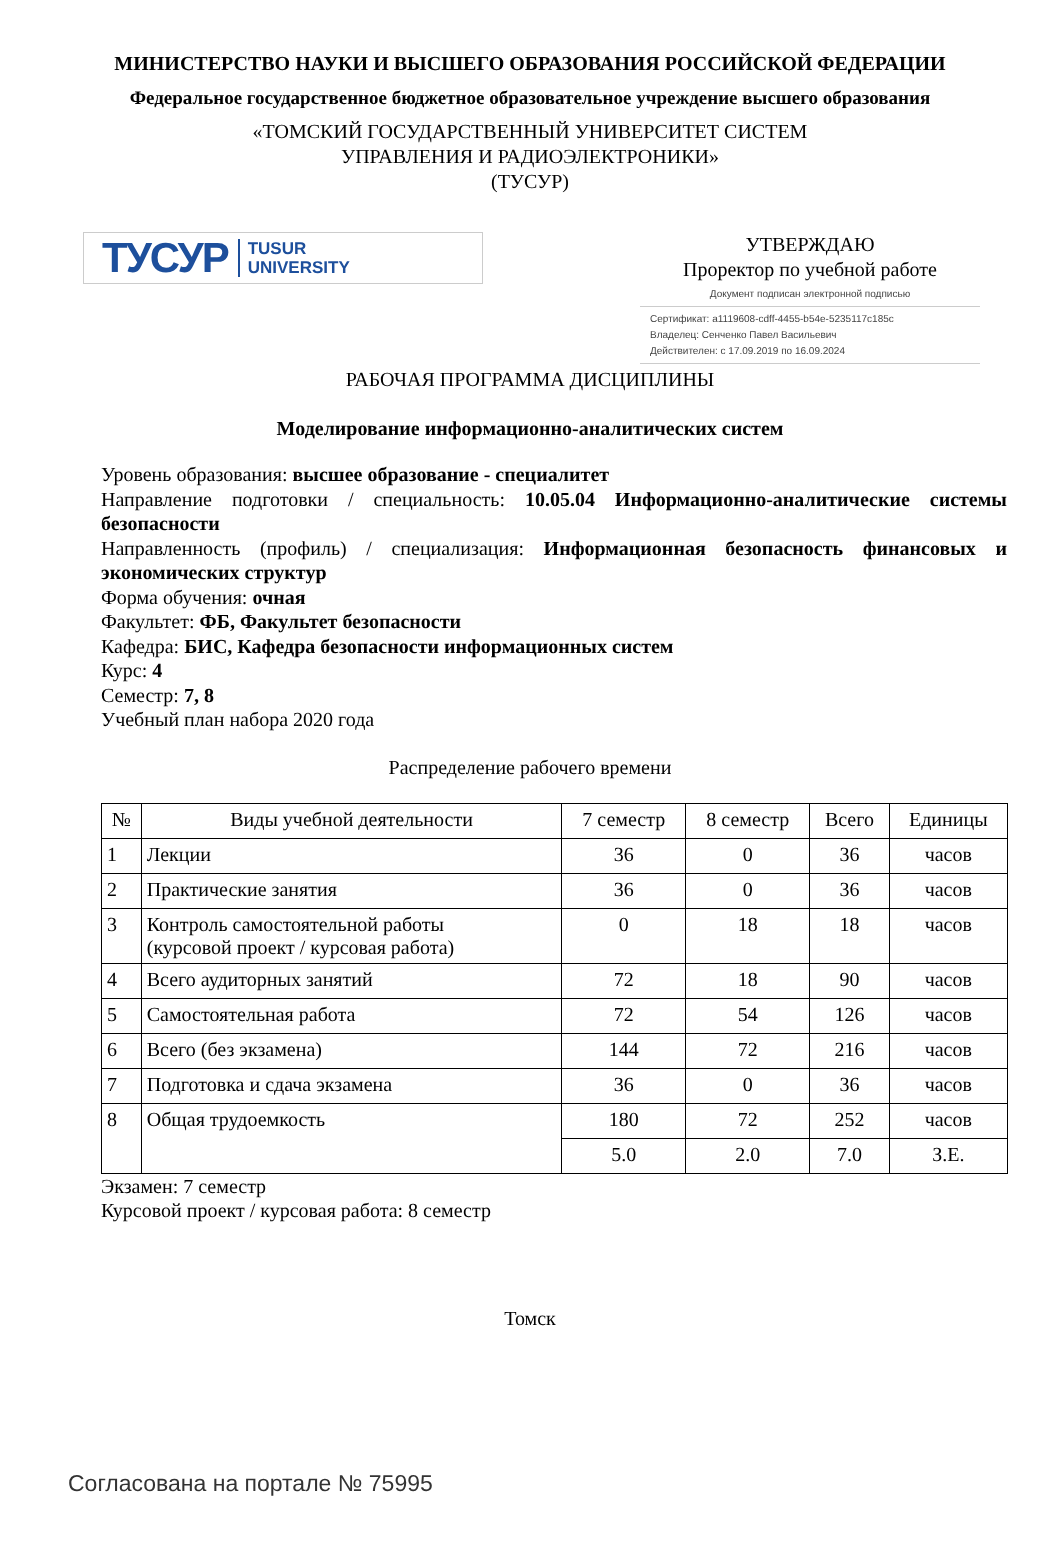МИНИСТЕРСТВО НАУКИ И ВЫСШЕГО ОБРАЗОВАНИЯ РОССИЙСКОЙ ФЕДЕРАЦИИ
Федеральное государственное бюджетное образовательное учреждение высшего образования
«ТОМСКИЙ ГОСУДАРСТВЕННЫЙ УНИВЕРСИТЕТ СИСТЕМ
УПРАВЛЕНИЯ И РАДИОЭЛЕКТРОНИКИ»
(ТУСУР)
ТУСУР TUSUR
UNIVERSITY
УТВЕРЖДАЮ
Проректор по учебной работе
Документ подписан электронной подписью
Сертификат: a1119608-cdff-4455-b54e-5235117c185c
Владелец: Сенченко Павел Васильевич
Действителен: с 17.09.2019 по 16.09.2024
РАБОЧАЯ ПРОГРАММА ДИСЦИПЛИНЫ
Моделирование информационно-аналитических систем
Уровень образования: высшее образование - специалитет
Направление подготовки / специальность: 10.05.04 Информационно-аналитические системы безопасности
Направленность (профиль) / специализация: Информационная безопасность финансовых и экономических структур
Форма обучения: очная
Факультет: ФБ, Факультет безопасности
Кафедра: БИС, Кафедра безопасности информационных систем
Курс: 4
Семестр: 7, 8
Учебный план набора 2020 года
Распределение рабочего времени
| № | Виды учебной деятельности | 7 семестр | 8 семестр | Всего | Единицы |
| --- | --- | --- | --- | --- | --- |
| 1 | Лекции | 36 | 0 | 36 | часов |
| 2 | Практические занятия | 36 | 0 | 36 | часов |
| 3 | Контроль самостоятельной работы (курсовой проект / курсовая работа) | 0 | 18 | 18 | часов |
| 4 | Всего аудиторных занятий | 72 | 18 | 90 | часов |
| 5 | Самостоятельная работа | 72 | 54 | 126 | часов |
| 6 | Всего (без экзамена) | 144 | 72 | 216 | часов |
| 7 | Подготовка и сдача экзамена | 36 | 0 | 36 | часов |
| 8 | Общая трудоемкость | 180 | 72 | 252 | часов |
| | | 5.0 | 2.0 | 7.0 | З.Е. |
Экзамен: 7 семестр
Курсовой проект / курсовая работа: 8 семестр
Томск
Согласована на портале № 75995